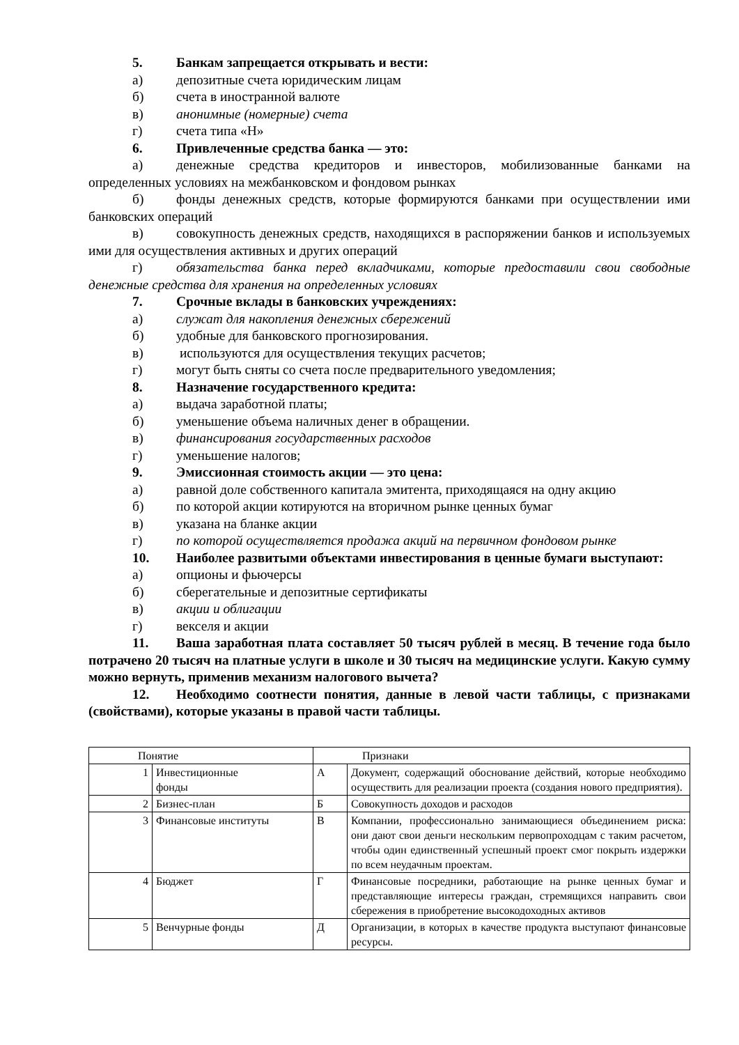5. Банкам запрещается открывать и вести:
а) депозитные счета юридическим лицам
б) счета в иностранной валюте
в) анонимные (номерные) счета
г) счета типа «Н»
6. Привлеченные средства банка — это:
а) денежные средства кредиторов и инвесторов, мобилизованные банками на определенных условиях на межбанковском и фондовом рынках
б) фонды денежных средств, которые формируются банками при осуществлении ими банковских операций
в) совокупность денежных средств, находящихся в распоряжении банков и используемых ими для осуществления активных и других операций
г) обязательства банка перед вкладчиками, которые предоставили свои свободные денежные средства для хранения на определенных условиях
7. Срочные вклады в банковских учреждениях:
а) служат для накопления денежных сбережений
б) удобные для банковского прогнозирования.
в) используются для осуществления текущих расчетов;
г) могут быть сняты со счета после предварительного уведомления;
8. Назначение государственного кредита:
а) выдача заработной платы;
б) уменьшение объема наличных денег в обращении.
в) финансирования государственных расходов
г) уменьшение налогов;
9. Эмиссионная стоимость акции — это цена:
а) равной доле собственного капитала эмитента, приходящаяся на одну акцию
б) по которой акции котируются на вторичном рынке ценных бумаг
в) указана на бланке акции
г) по которой осуществляется продажа акций на первичном фондовом рынке
10. Наиболее развитыми объектами инвестирования в ценные бумаги выступают:
а) опционы и фьючерсы
б) сберегательные и депозитные сертификаты
в) акции и облигации
г) векселя и акции
11. Ваша заработная плата составляет 50 тысяч рублей в месяц. В течение года было потрачено 20 тысяч на платные услуги в школе и 30 тысяч на медицинские услуги. Какую сумму можно вернуть, применив механизм налогового вычета?
12. Необходимо соотнести понятия, данные в левой части таблицы, с признаками (свойствами), которые указаны в правой части таблицы.
| Понятие | | Признаки | |
| 1 | Инвестиционные фонды | А | Документ, содержащий обоснование действий, которые необходимо осуществить для реализации проекта (создания нового предприятия). |
| 2 | Бизнес-план | Б | Совокупность доходов и расходов |
| 3 | Финансовые институты | В | Компании, профессионально занимающиеся объединением риска: они дают свои деньги нескольким первопроходцам с таким расчетом, чтобы один единственный успешный проект смог покрыть издержки по всем неудачным проектам. |
| 4 | Бюджет | Г | Финансовые посредники, работающие на рынке ценных бумаг и представляющие интересы граждан, стремящихся направить свои сбережения в приобретение высокодоходных активов |
| 5 | Венчурные фонды | Д | Организации, в которых в качестве продукта выступают финансовые ресурсы. |